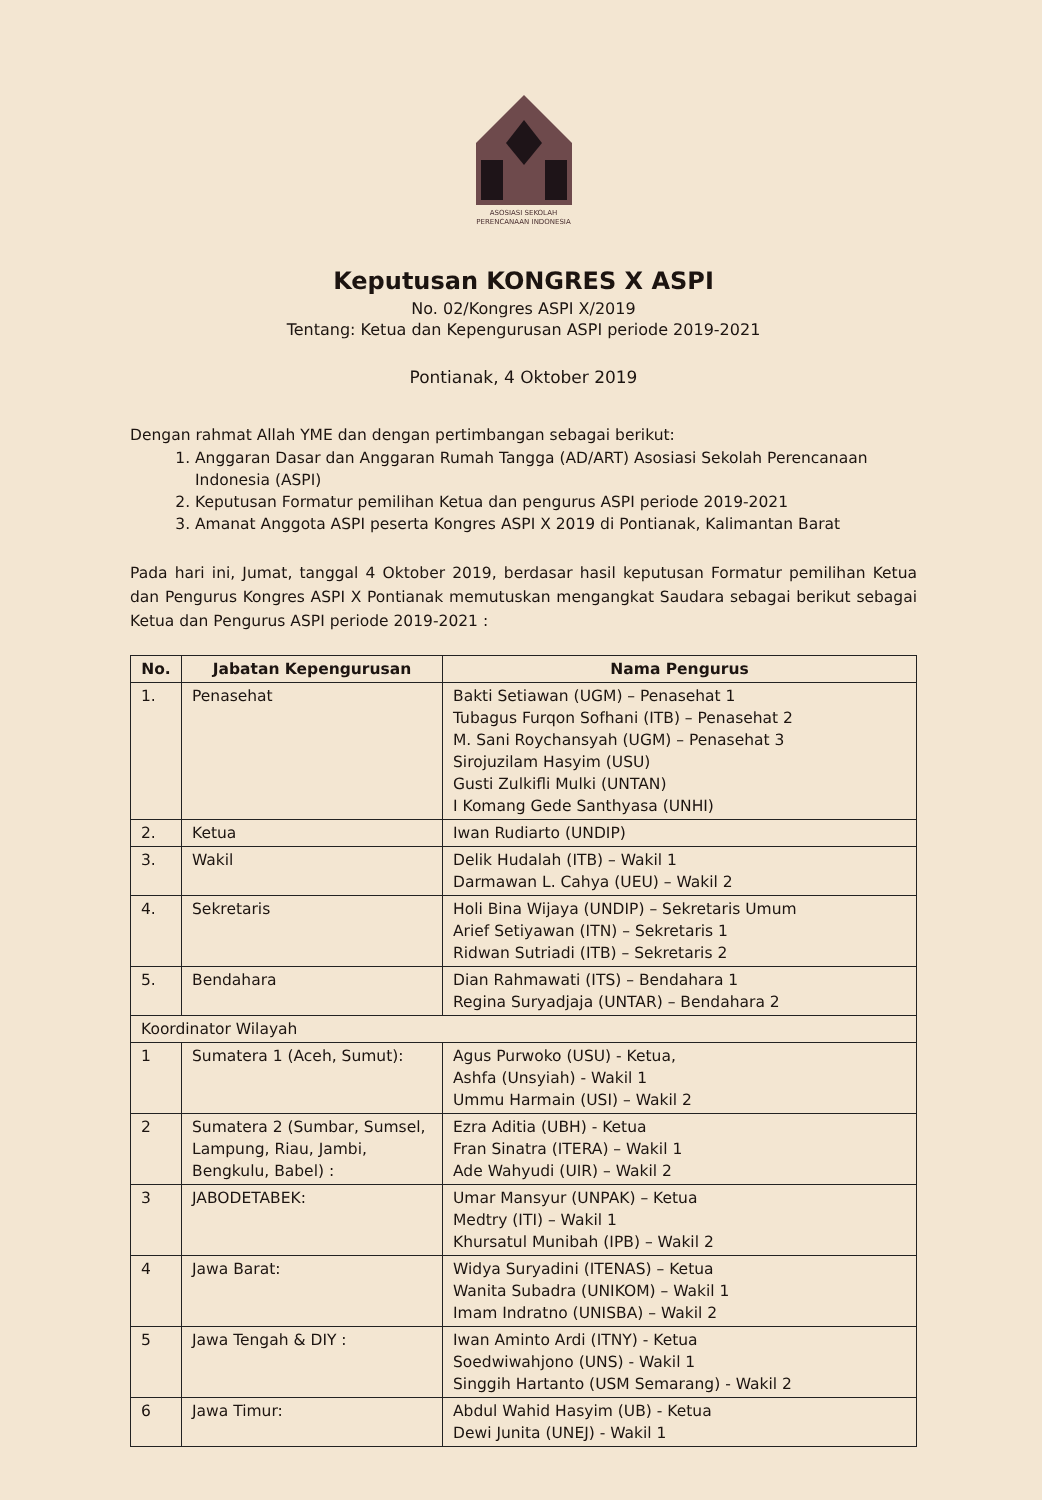ASOSIASI SEKOLAH
PERENCANAAN INDONESIA
Keputusan KONGRES X ASPI
No. 02/Kongres ASPI X/2019
Tentang: Ketua dan Kepengurusan ASPI periode 2019-2021
Pontianak, 4 Oktober 2019
Dengan rahmat Allah YME dan dengan pertimbangan sebagai berikut:
1. Anggaran Dasar dan Anggaran Rumah Tangga (AD/ART) Asosiasi Sekolah Perencanaan Indonesia (ASPI)
2. Keputusan Formatur pemilihan Ketua dan pengurus ASPI periode 2019-2021
3. Amanat Anggota ASPI peserta Kongres ASPI X 2019 di Pontianak, Kalimantan Barat
Pada hari ini, Jumat, tanggal 4 Oktober 2019, berdasar hasil keputusan Formatur pemilihan Ketua dan Pengurus Kongres ASPI X Pontianak memutuskan mengangkat Saudara sebagai berikut sebagai Ketua dan Pengurus ASPI periode 2019-2021 :
| No. | Jabatan Kepengurusan | Nama Pengurus |
| --- | --- | --- |
| 1. | Penasehat | Bakti Setiawan (UGM) – Penasehat 1 Tubagus Furqon Sofhani (ITB) – Penasehat 2 M. Sani Roychansyah (UGM) – Penasehat 3 Sirojuzilam Hasyim (USU) Gusti Zulkifli Mulki (UNTAN) I Komang Gede Santhyasa (UNHI) |
| 2. | Ketua | Iwan Rudiarto (UNDIP) |
| 3. | Wakil | Delik Hudalah (ITB) – Wakil 1 Darmawan L. Cahya (UEU) – Wakil 2 |
| 4. | Sekretaris | Holi Bina Wijaya (UNDIP) – Sekretaris Umum Arief Setiyawan (ITN) – Sekretaris 1 Ridwan Sutriadi (ITB) – Sekretaris 2 |
| 5. | Bendahara | Dian Rahmawati (ITS) – Bendahara 1 Regina Suryadjaja (UNTAR) – Bendahara 2 |
| Koordinator Wilayah | | |
| 1 | Sumatera 1 (Aceh, Sumut): | Agus Purwoko (USU) - Ketua, Ashfa (Unsyiah) - Wakil 1 Ummu Harmain (USI) – Wakil 2 |
| 2 | Sumatera 2 (Sumbar, Sumsel, Lampung, Riau, Jambi, Bengkulu, Babel) : | Ezra Aditia (UBH) - Ketua Fran Sinatra (ITERA) – Wakil 1 Ade Wahyudi (UIR) – Wakil 2 |
| 3 | JABODETABEK: | Umar Mansyur (UNPAK) – Ketua Medtry (ITI) – Wakil 1 Khursatul Munibah (IPB) – Wakil 2 |
| 4 | Jawa Barat: | Widya Suryadini (ITENAS) – Ketua Wanita Subadra (UNIKOM) – Wakil 1 Imam Indratno (UNISBA) – Wakil 2 |
| 5 | Jawa Tengah & DIY : | Iwan Aminto Ardi (ITNY) - Ketua Soedwiwahjono (UNS) - Wakil 1 Singgih Hartanto (USM Semarang) - Wakil 2 |
| 6 | Jawa Timur: | Abdul Wahid Hasyim (UB) - Ketua Dewi Junita (UNEJ) - Wakil 1 |